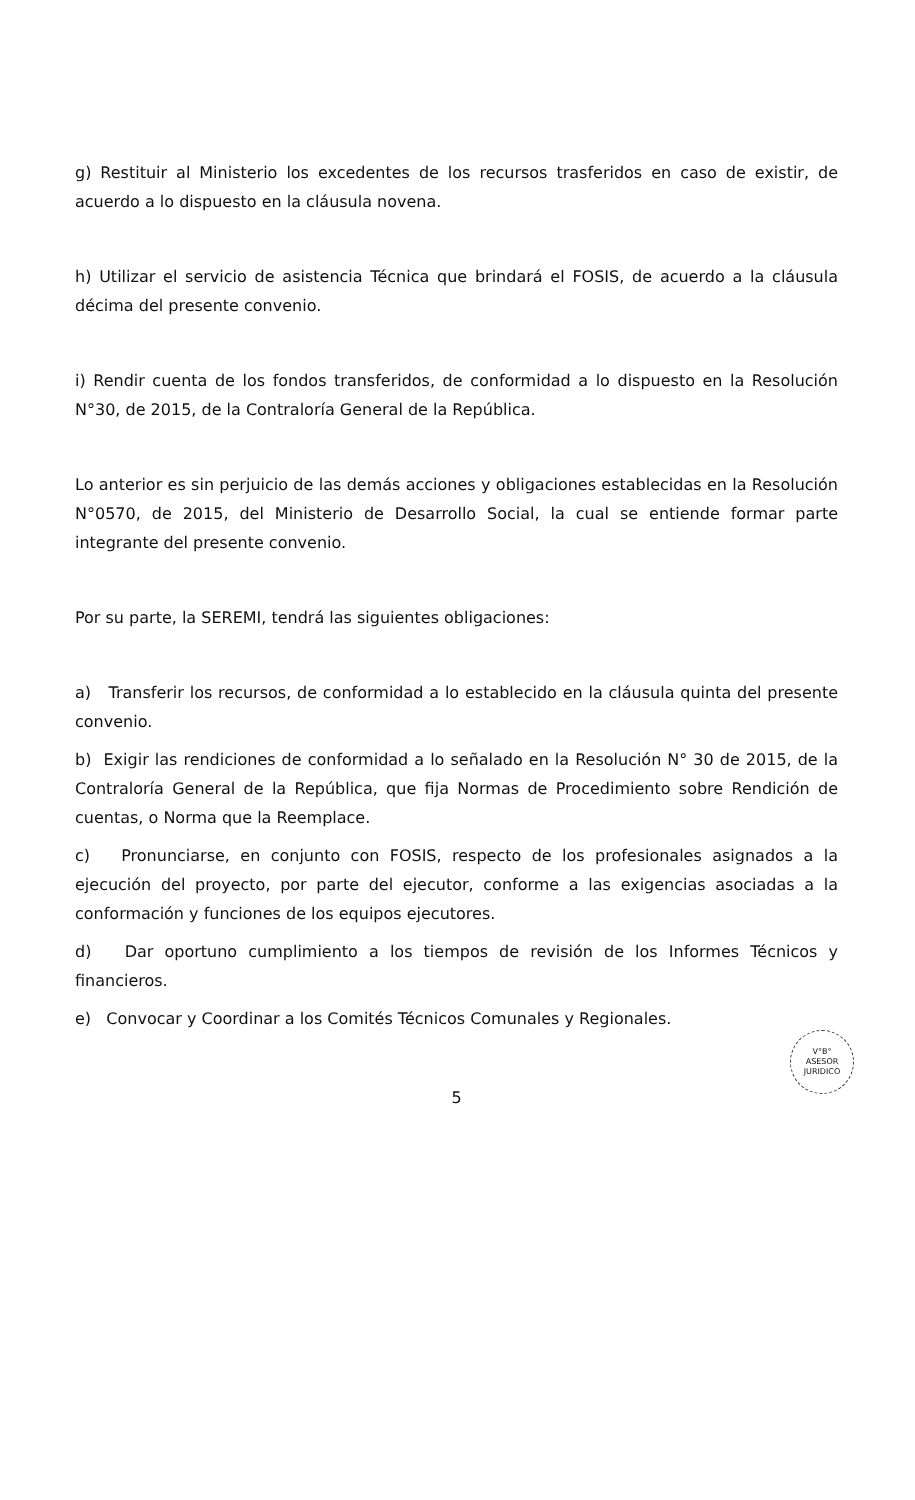g) Restituir al Ministerio los excedentes de los recursos trasferidos en caso de existir, de acuerdo a lo dispuesto en la cláusula novena.
h) Utilizar el servicio de asistencia Técnica que brindará el FOSIS, de acuerdo a la cláusula décima del presente convenio.
i) Rendir cuenta de los fondos transferidos, de conformidad a lo dispuesto en la Resolución N°30, de 2015, de la Contraloría General de la República.
Lo anterior es sin perjuicio de las demás acciones y obligaciones establecidas en la Resolución N°0570, de 2015, del Ministerio de Desarrollo Social, la cual se entiende formar parte integrante del presente convenio.
Por su parte, la SEREMI, tendrá las siguientes obligaciones:
a) Transferir los recursos, de conformidad a lo establecido en la cláusula quinta del presente convenio.
b) Exigir las rendiciones de conformidad a lo señalado en la Resolución N° 30 de 2015, de la Contraloría General de la República, que fija Normas de Procedimiento sobre Rendición de cuentas, o Norma que la Reemplace.
c) Pronunciarse, en conjunto con FOSIS, respecto de los profesionales asignados a la ejecución del proyecto, por parte del ejecutor, conforme a las exigencias asociadas a la conformación y funciones de los equipos ejecutores.
d) Dar oportuno cumplimiento a los tiempos de revisión de los Informes Técnicos y financieros.
e) Convocar y Coordinar a los Comités Técnicos Comunales y Regionales.
5
V°B°
ASESOR
JURIDICO